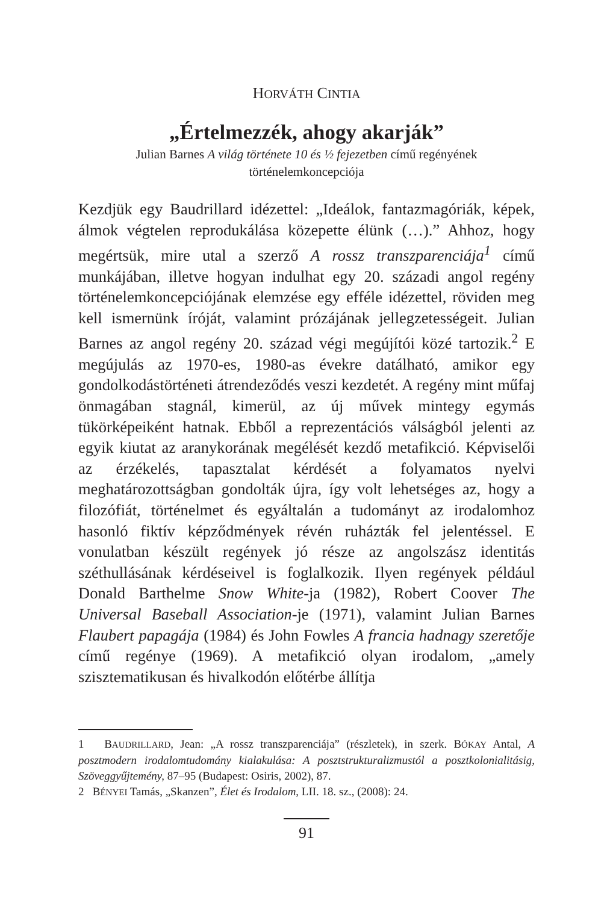HORVÁTH CINTIA
„Értelmezzék, ahogy akarják”
Julian Barnes A világ története 10 és ½ fejezetben című regényének
történelemkoncepciója
Kezdjük egy Baudrillard idézettel: „Ideálok, fantazmagóriák, képek, álmok végtelen reprodukálása közepette élünk (…).” Ahhoz, hogy megértsük, mire utal a szerző A rossz transzparenciája<sup>1</sup> című munkájában, illetve hogyan indulhat egy 20. századi angol regény történelemkoncepciójának elemzése egy efféle idézettel, röviden meg kell ismernünk íróját, valamint prózájának jellegzetességeit. Julian Barnes az angol regény 20. század végi megújítói közé tartozik.<sup>2</sup> E megújulás az 1970-es, 1980-as évekre datálható, amikor egy gondolkodástörténeti átrendeződés veszi kezdetét. A regény mint műfaj önmagában stagnál, kimerül, az új művek mintegy egymás tükörképeiként hatnak. Ebből a reprezentációs válságból jelenti az egyik kiutat az aranykorának megélését kezdő metafikció. Képviselői az érzékelés, tapasztalat kérdését a folyamatos nyelvi meghatározottságban gondolták újra, így volt lehetséges az, hogy a filozófiát, történelmet és egyáltalán a tudományt az irodalomhoz hasonló fiktív képződmények révén ruházták fel jelentéssel. E vonulatban készült regények jó része az angolszász identitás széthullásának kérdéseivel is foglalkozik. Ilyen regények például Donald Barthelme Snow White-ja (1982), Robert Coover The Universal Baseball Association-je (1971), valamint Julian Barnes Flaubert papagája (1984) és John Fowles A francia hadnagy szeretője című regénye (1969). A metafikció olyan irodalom, „amely szisztematikusan és hivalkodón előtérbe állítja
1 BAUDRILLARD, Jean: „A rossz transzparenciája” (részletek), in szerk. BÓKAY Antal, A posztmodern irodalomtudomány kialakulása: A posztstrukturalizmustól a posztkolonialitásig, Szöveggyűjtemény, 87–95 (Budapest: Osiris, 2002), 87.
2 BÉNYEI Tamás, „Skanzen”, Élet és Irodalom, LII. 18. sz., (2008): 24.
91